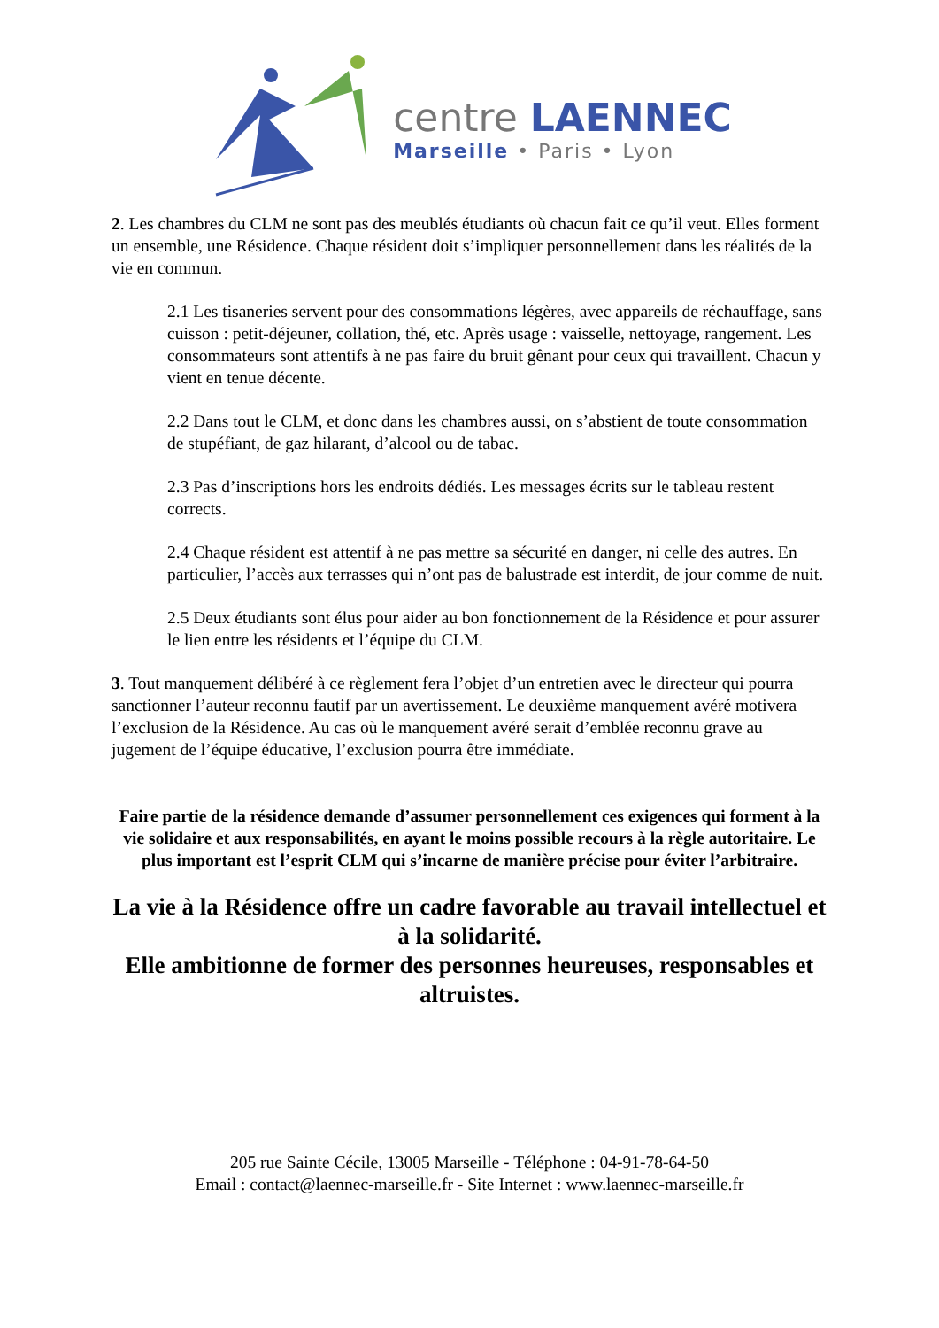centre LAENNEC
Marseille • Paris • Lyon
2. Les chambres du CLM ne sont pas des meublés étudiants où chacun fait ce qu’il veut. Elles forment un ensemble, une Résidence. Chaque résident doit s’impliquer personnellement dans les réalités de la vie en commun.
2.1 Les tisaneries servent pour des consommations légères, avec appareils de réchauffage, sans cuisson : petit-déjeuner, collation, thé, etc. Après usage : vaisselle, nettoyage, rangement. Les consommateurs sont attentifs à ne pas faire du bruit gênant pour ceux qui travaillent. Chacun y vient en tenue décente.
2.2 Dans tout le CLM, et donc dans les chambres aussi, on s’abstient de toute consommation de stupéfiant, de gaz hilarant, d’alcool ou de tabac.
2.3 Pas d’inscriptions hors les endroits dédiés. Les messages écrits sur le tableau restent corrects.
2.4 Chaque résident est attentif à ne pas mettre sa sécurité en danger, ni celle des autres. En particulier, l’accès aux terrasses qui n’ont pas de balustrade est interdit, de jour comme de nuit.
2.5 Deux étudiants sont élus pour aider au bon fonctionnement de la Résidence et pour assurer le lien entre les résidents et l’équipe du CLM.
3. Tout manquement délibéré à ce règlement fera l’objet d’un entretien avec le directeur qui pourra sanctionner l’auteur reconnu fautif par un avertissement. Le deuxième manquement avéré motivera l’exclusion de la Résidence. Au cas où le manquement avéré serait d’emblée reconnu grave au jugement de l’équipe éducative, l’exclusion pourra être immédiate.
Faire partie de la résidence demande d’assumer personnellement ces exigences qui forment à la vie solidaire et aux responsabilités, en ayant le moins possible recours à la règle autoritaire. Le plus important est l’esprit CLM qui s’incarne de manière précise pour éviter l’arbitraire.
La vie à la Résidence offre un cadre favorable au travail intellectuel et à la solidarité.
Elle ambitionne de former des personnes heureuses, responsables et altruistes.
205 rue Sainte Cécile, 13005 Marseille - Téléphone : 04-91-78-64-50
Email : contact@laennec-marseille.fr - Site Internet : www.laennec-marseille.fr